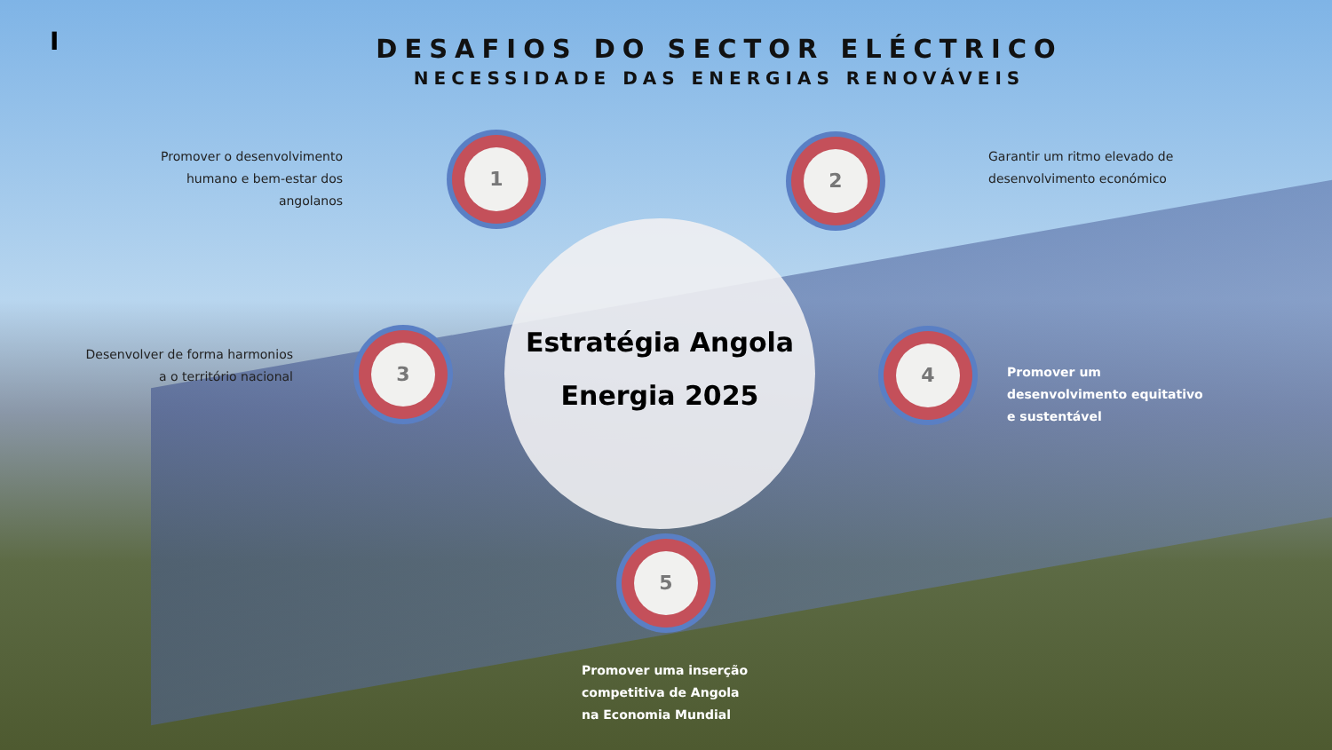I
DESAFIOS DO SECTOR ELÉCTRICO
NECESSIDADE DAS ENERGIAS RENOVÁVEIS
Estratégia Angola
Energia 2025
1
Promover o desenvolvimento humano e bem-estar dos angolanos
2
Garantir um ritmo elevado de desenvolvimento económico
3
Desenvolver de forma harmonios a o território nacional
4
Promover um desenvolvimento equitativo e sustentável
5
Promover uma inserção competitiva de Angola na Economia Mundial